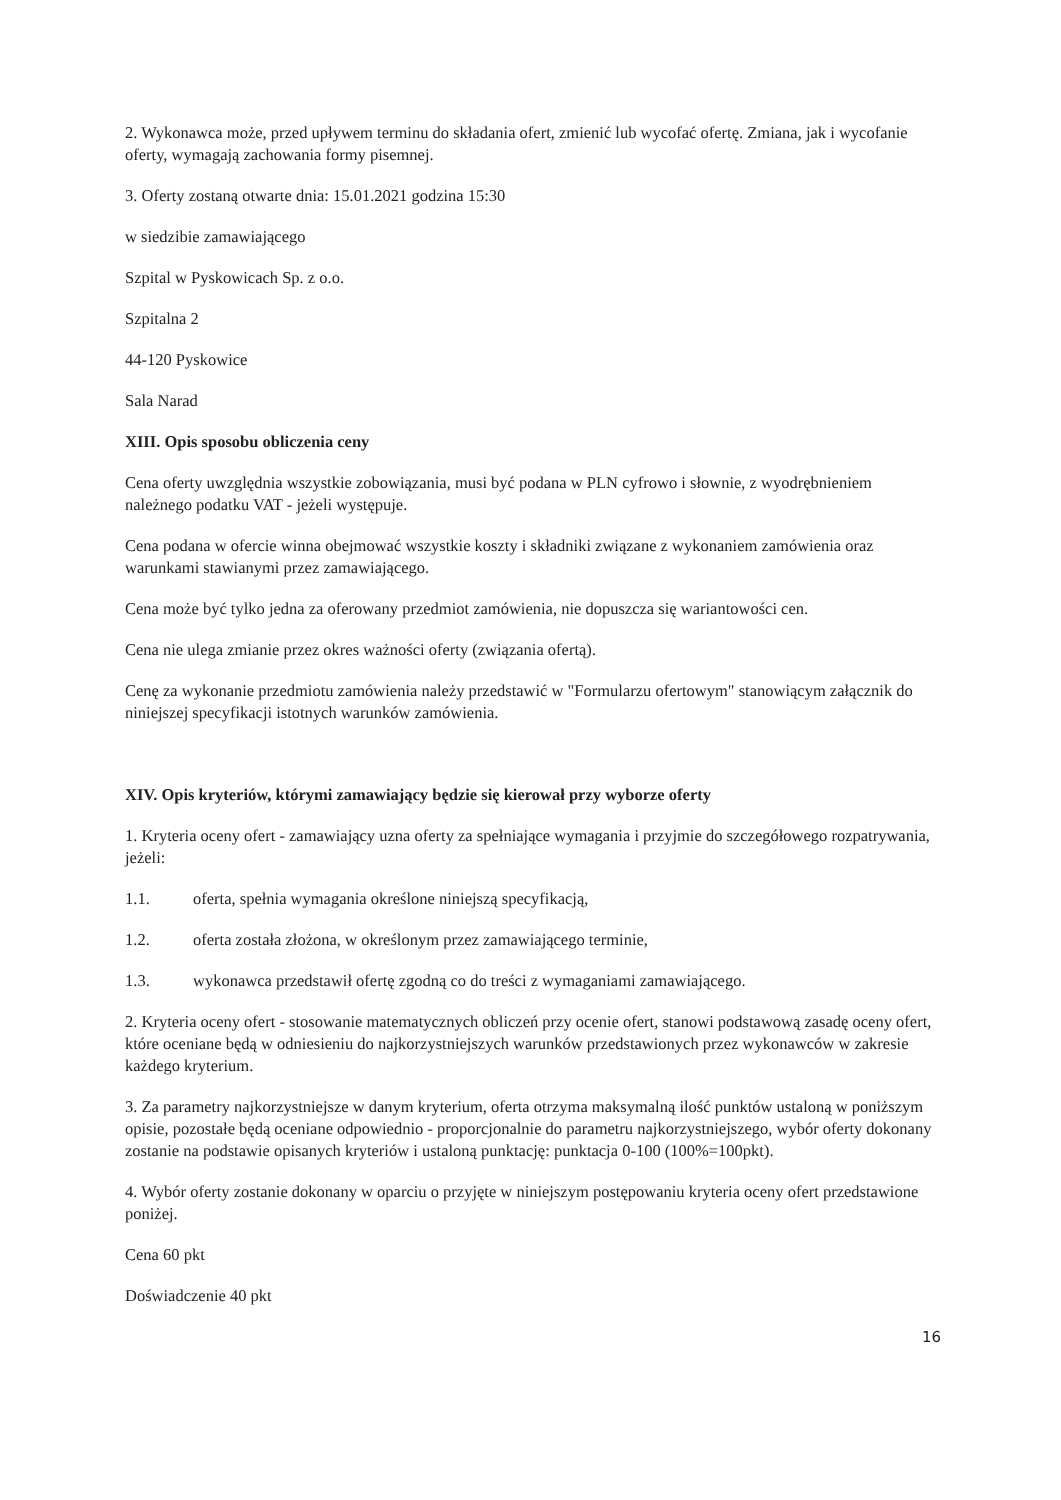2. Wykonawca może, przed upływem terminu do składania ofert, zmienić lub wycofać ofertę. Zmiana, jak i wycofanie oferty, wymagają zachowania formy pisemnej.
3. Oferty zostaną otwarte dnia: 15.01.2021 godzina 15:30
w siedzibie zamawiającego
Szpital w Pyskowicach Sp. z o.o.
Szpitalna 2
44-120 Pyskowice
Sala Narad
XIII. Opis sposobu obliczenia ceny
Cena oferty uwzględnia wszystkie zobowiązania, musi być podana w PLN cyfrowo i słownie, z wyodrębnieniem należnego podatku VAT - jeżeli występuje.
Cena podana w ofercie winna obejmować wszystkie koszty i składniki związane z wykonaniem zamówienia oraz warunkami stawianymi przez zamawiającego.
Cena może być tylko jedna za oferowany przedmiot zamówienia, nie dopuszcza się wariantowości cen.
Cena nie ulega zmianie przez okres ważności oferty (związania ofertą).
Cenę za wykonanie przedmiotu zamówienia należy przedstawić w "Formularzu ofertowym" stanowiącym załącznik do niniejszej specyfikacji istotnych warunków zamówienia.
XIV. Opis kryteriów, którymi zamawiający będzie się kierował przy wyborze oferty
1. Kryteria oceny ofert - zamawiający uzna oferty za spełniające wymagania i przyjmie do szczegółowego rozpatrywania, jeżeli:
1.1. oferta, spełnia wymagania określone niniejszą specyfikacją,
1.2. oferta została złożona, w określonym przez zamawiającego terminie,
1.3. wykonawca przedstawił ofertę zgodną co do treści z wymaganiami zamawiającego.
2. Kryteria oceny ofert - stosowanie matematycznych obliczeń przy ocenie ofert, stanowi podstawową zasadę oceny ofert, które oceniane będą w odniesieniu do najkorzystniejszych warunków przedstawionych przez wykonawców w zakresie każdego kryterium.
3. Za parametry najkorzystniejsze w danym kryterium, oferta otrzyma maksymalną ilość punktów ustaloną w poniższym opisie, pozostałe będą oceniane odpowiednio - proporcjonalnie do parametru najkorzystniejszego, wybór oferty dokonany zostanie na podstawie opisanych kryteriów i ustaloną punktację: punktacja 0-100 (100%=100pkt).
4. Wybór oferty zostanie dokonany w oparciu o przyjęte w niniejszym postępowaniu kryteria oceny ofert przedstawione poniżej.
Cena 60 pkt
Doświadczenie 40 pkt
16